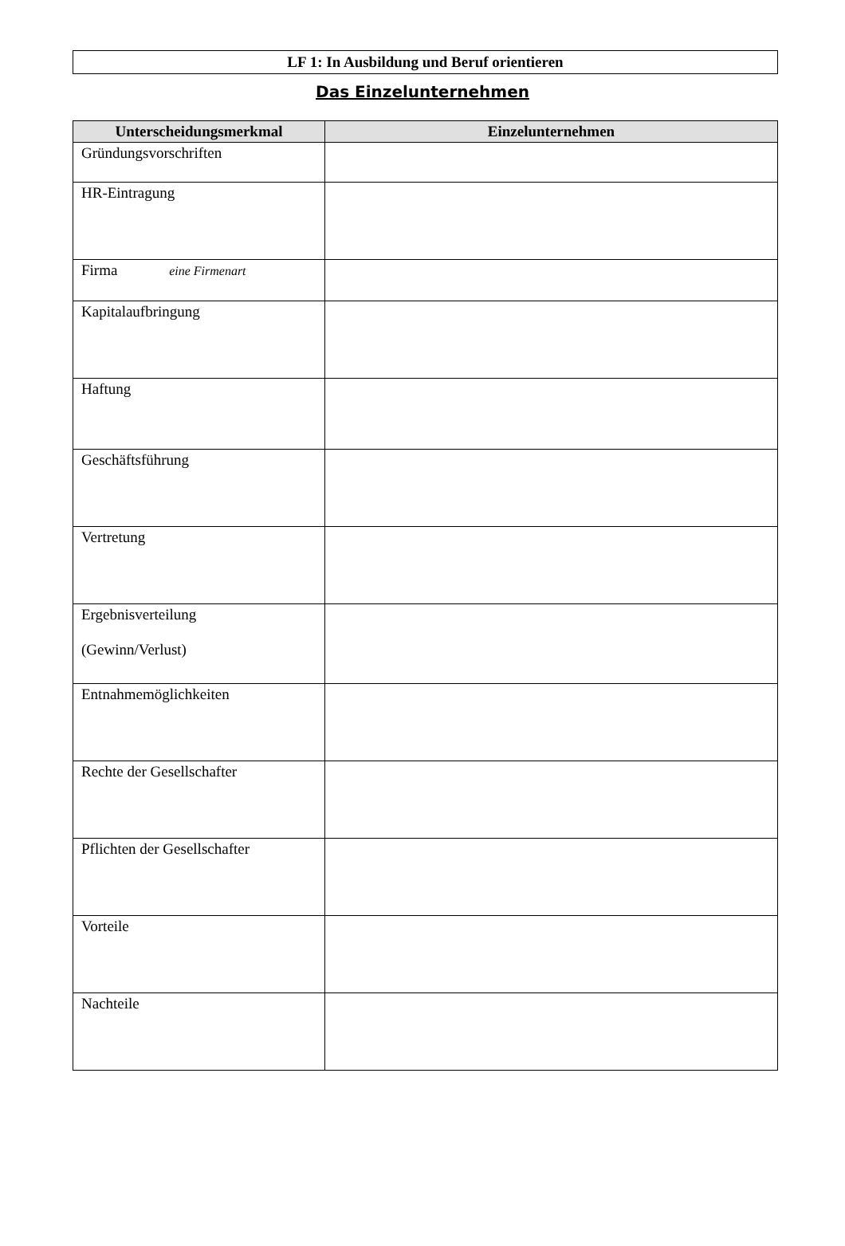LF 1: In Ausbildung und Beruf orientieren
Das Einzelunternehmen
| Unterscheidungsmerkmal | Einzelunternehmen |
| --- | --- |
| Gründungsvorschriften | |
| HR-Eintragung | |
| Firma eine Firmenart | |
| Kapitalaufbringung | |
| Haftung | |
| Geschäftsführung | |
| Vertretung | |
| Ergebnisverteilung (Gewinn/Verlust) | |
| Entnahmemöglichkeiten | |
| Rechte der Gesellschafter | |
| Pflichten der Gesellschafter | |
| Vorteile | |
| Nachteile | |